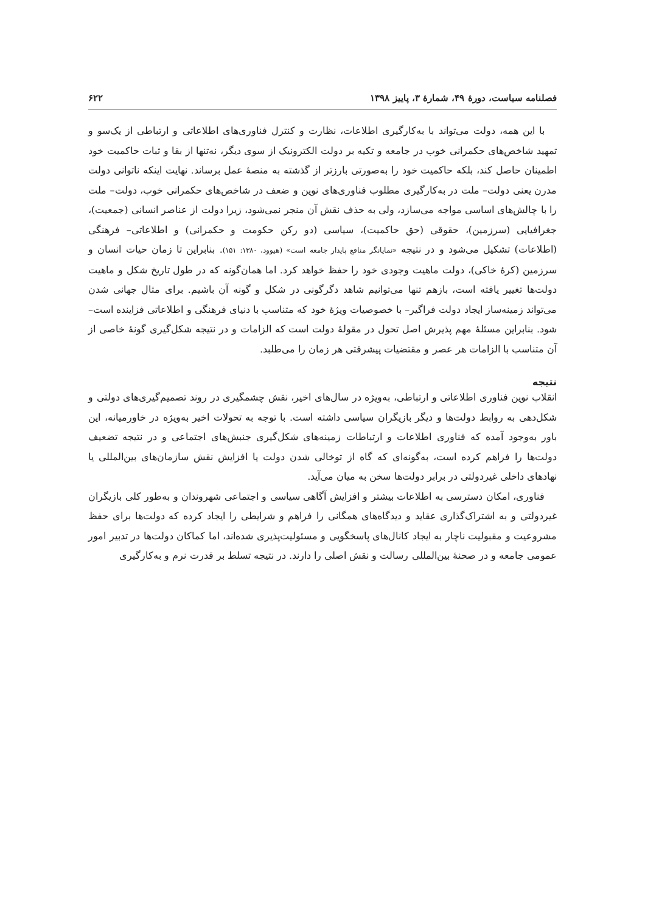فصلنامه سیاست، دورۀ ۴۹، شمارۀ ۳، پاییز ۱۳۹۸ ۶۲۲
با این همه، دولت می‌تواند با به‌کارگیری اطلاعات، نظارت و کنترل فناوری‌های اطلاعاتی و ارتباطی از یک‌سو و تمهید شاخص‌های حکمرانی خوب در جامعه و تکیه بر دولت الکترونیک از سوی دیگر، نه‌تنها از بقا و ثبات حاکمیت خود اطمینان حاصل کند، بلکه حاکمیت خود را به‌صورتی بارزتر از گذشته به منصۀ عمل برساند. نهایت اینکه ناتوانی دولت مدرن یعنی دولت– ملت در به‌کارگیری مطلوب فناوری‌های نوین و ضعف در شاخص‌های حکمرانی خوب، دولت– ملت را با چالش‌های اساسی مواجه می‌سازد، ولی به حذف نقش آن منجر نمی‌شود، زیرا دولت از عناصر انسانی (جمعیت)، جغرافیایی (سرزمین)، حقوقی (حق حاکمیت)، سیاسی (دو رکن حکومت و حکمرانی) و اطلاعاتی– فرهنگی (اطلاعات) تشکیل می‌شود و در نتیجه «نمایانگر منافع پایدار جامعه است» (هیوود، ۱۳۸۰: ۱۵۱). بنابراین تا زمان حیات انسان و سرزمین (کرۀ خاکی)، دولت ماهیت وجودی خود را حفظ خواهد کرد. اما همان‌گونه که در طول تاریخ شکل و ماهیت دولت‌ها تغییر یافته است، بازهم تنها می‌توانیم شاهد دگرگونی در شکل و گونه آن باشیم. برای مثال جهانی شدن می‌تواند زمینه‌ساز ایجاد دولت فراگیر– با خصوصیات ویژۀ خود که متناسب با دنیای فرهنگی و اطلاعاتی فزاینده است– شود. بنابراین مسئلۀ مهم پذیرش اصل تحول در مقولۀ دولت است که الزامات و در نتیجه شکل‌گیری گونۀ خاصی از آن متناسب با الزامات هر عصر و مقتضیات پیشرفتی هر زمان را می‌طلبد.
نتیجه
انقلاب نوین فناوری اطلاعاتی و ارتباطی، به‌ویژه در سال‌های اخیر، نقش چشمگیری در روند تصمیم‌گیری‌های دولتی و شکل‌دهی به روابط دولت‌ها و دیگر بازیگران سیاسی داشته است. با توجه به تحولات اخیر به‌ویژه در خاورمیانه، این باور به‌وجود آمده که فناوری اطلاعات و ارتباطات زمینه‌های شکل‌گیری جنبش‌های اجتماعی و در نتیجه تضعیف دولت‌ها را فراهم کرده است، به‌گونه‌ای که گاه از توخالی شدن دولت یا افزایش نقش سازمان‌های بین‌المللی یا نهادهای داخلی غیردولتی در برابر دولت‌ها سخن به میان می‌آید.
فناوری، امکان دسترسی به اطلاعات بیشتر و افزایش آگاهی سیاسی و اجتماعی شهروندان و به‌طور کلی بازیگران غیردولتی و به اشتراک‌گذاری عقاید و دیدگاه‌های همگانی را فراهم و شرایطی را ایجاد کرده که دولت‌ها برای حفظ مشروعیت و مقبولیت ناچار به ایجاد کانال‌های پاسخگویی و مسئولیت‌پذیری شده‌اند، اما کماکان دولت‌ها در تدبیر امور عمومی جامعه و در صحنۀ بین‌المللی رسالت و نقش اصلی را دارند. در نتیجه تسلط بر قدرت نرم و به‌کارگیری